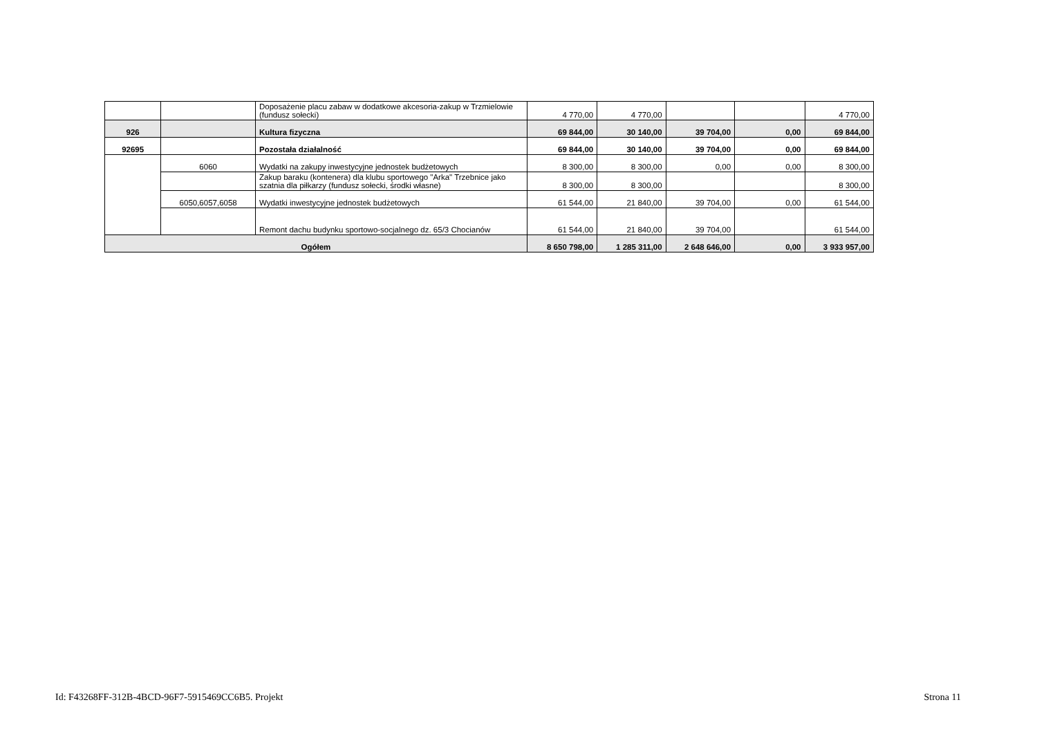| | | Doposażenie placu zabaw w dodatkowe akcesoria-zakup w Trzmielowie (fundusz sołecki) | 4 770,00 | 4 770,00 | | | 4 770,00 |
| 926 | | Kultura fizyczna | 69 844,00 | 30 140,00 | 39 704,00 | 0,00 | 69 844,00 |
| 92695 | | Pozostała działalność | 69 844,00 | 30 140,00 | 39 704,00 | 0,00 | 69 844,00 |
| | 6060 | Wydatki na zakupy inwestycyjne jednostek budżetowych | 8 300,00 | 8 300,00 | 0,00 | 0,00 | 8 300,00 |
| | | Zakup baraku (kontenera) dla klubu sportowego "Arka" Trzebnice jako szatnia dla piłkarzy (fundusz sołecki, środki własne) | 8 300,00 | 8 300,00 | | | 8 300,00 |
| | 6050,6057,6058 | Wydatki inwestycyjne jednostek budżetowych | 61 544,00 | 21 840,00 | 39 704,00 | 0,00 | 61 544,00 |
| | | Remont dachu budynku sportowo-socjalnego dz. 65/3 Chocianów | 61 544,00 | 21 840,00 | 39 704,00 | | 61 544,00 |
| Ogółem | | | 8 650 798,00 | 1 285 311,00 | 2 648 646,00 | 0,00 | 3 933 957,00 |
Id: F43268FF-312B-4BCD-96F7-5915469CC6B5. Projekt Strona 11